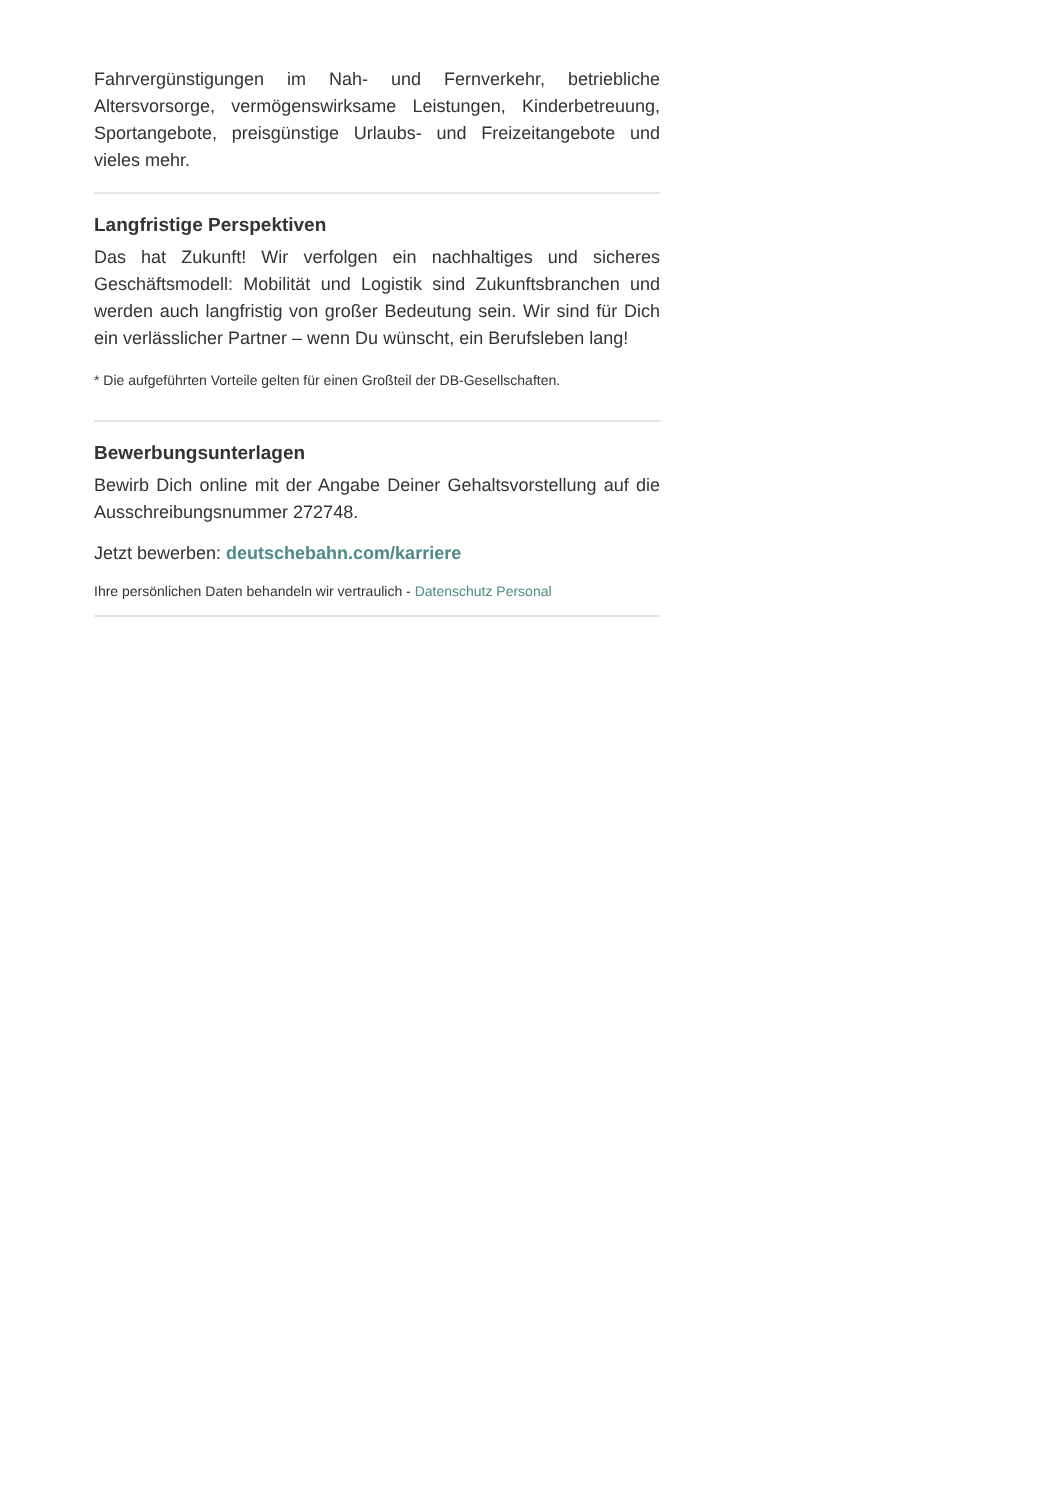Fahrvergünstigungen im Nah- und Fernverkehr, betriebliche Altersvorsorge, vermögenswirksame Leistungen, Kinderbetreuung, Sportangebote, preisgünstige Urlaubs- und Freizeitangebote und vieles mehr.
Langfristige Perspektiven
Das hat Zukunft! Wir verfolgen ein nachhaltiges und sicheres Geschäftsmodell: Mobilität und Logistik sind Zukunftsbranchen und werden auch langfristig von großer Bedeutung sein. Wir sind für Dich ein verlässlicher Partner – wenn Du wünscht, ein Berufsleben lang!
* Die aufgeführten Vorteile gelten für einen Großteil der DB-Gesellschaften.
Bewerbungsunterlagen
Bewirb Dich online mit der Angabe Deiner Gehaltsvorstellung auf die Ausschreibungsnummer 272748.
Jetzt bewerben: deutschebahn.com/karriere
Ihre persönlichen Daten behandeln wir vertraulich - Datenschutz Personal